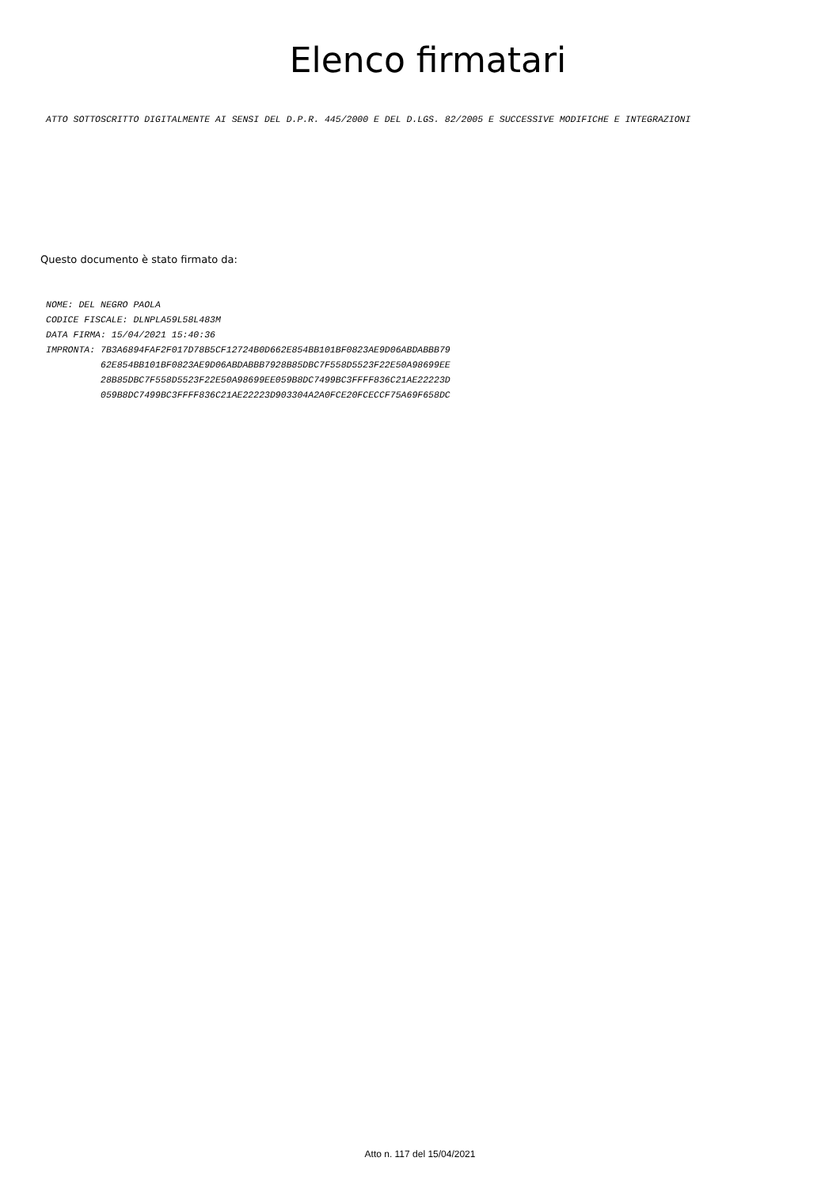Elenco firmatari
ATTO SOTTOSCRITTO DIGITALMENTE AI SENSI DEL D.P.R. 445/2000 E DEL D.LGS. 82/2005 E SUCCESSIVE MODIFICHE E INTEGRAZIONI
Questo documento è stato firmato da:
NOME: DEL NEGRO PAOLA CODICE FISCALE: DLNPLA59L58L483M DATA FIRMA: 15/04/2021 15:40:36 IMPRONTA: 7B3A6894FAF2F017D78B5CF12724B0D662E854BB101BF0823AE9D06ABDABBB79 62E854BB101BF0823AE9D06ABDABBB7928B85DBC7F558D5523F22E50A98699EE 28B85DBC7F558D5523F22E50A98699EE059B8DC7499BC3FFFF836C21AE22223D 059B8DC7499BC3FFFF836C21AE22223D903304A2A0FCE20FCECCF75A69F658DC
Atto n. 117 del 15/04/2021